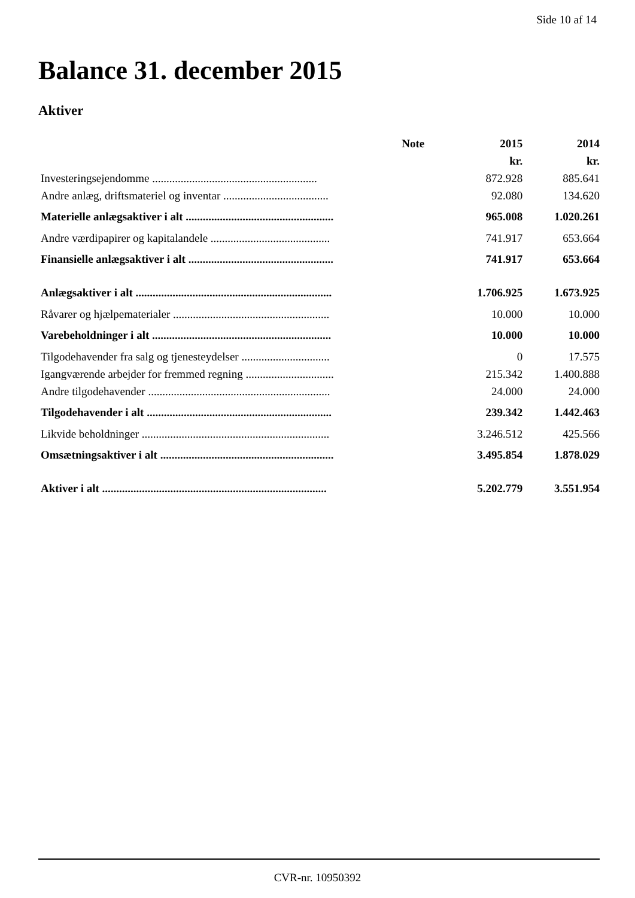Side 10 af 14
Balance 31. december 2015
Aktiver
| | Note | 2015 | 2014 |
| --- | --- | --- | --- |
| | | kr. | kr. |
| Investeringsejendomme .......................................................... | | 872.928 | 885.641 |
| Andre anlæg, driftsmateriel og inventar ..................................... | | 92.080 | 134.620 |
| Materielle anlægsaktiver i alt .................................................... | | 965.008 | 1.020.261 |
| Andre værdipapirer og kapitalandele .......................................... | | 741.917 | 653.664 |
| Finansielle anlægsaktiver i alt ................................................... | | 741.917 | 653.664 |
| Anlægsaktiver i alt ..................................................................... | | 1.706.925 | 1.673.925 |
| Råvarer og hjælpematerialer ....................................................... | | 10.000 | 10.000 |
| Varebeholdninger i alt ............................................................... | | 10.000 | 10.000 |
| Tilgodehavender fra salg og tjenesteydelser ............................... | | 0 | 17.575 |
| Igangværende arbejder for fremmed regning ............................... | | 215.342 | 1.400.888 |
| Andre tilgodehavender ................................................................ | | 24.000 | 24.000 |
| Tilgodehavender i alt ................................................................. | | 239.342 | 1.442.463 |
| Likvide beholdninger .................................................................. | | 3.246.512 | 425.566 |
| Omsætningsaktiver i alt ............................................................. | | 3.495.854 | 1.878.029 |
| Aktiver i alt ............................................................................... | | 5.202.779 | 3.551.954 |
CVR-nr. 10950392